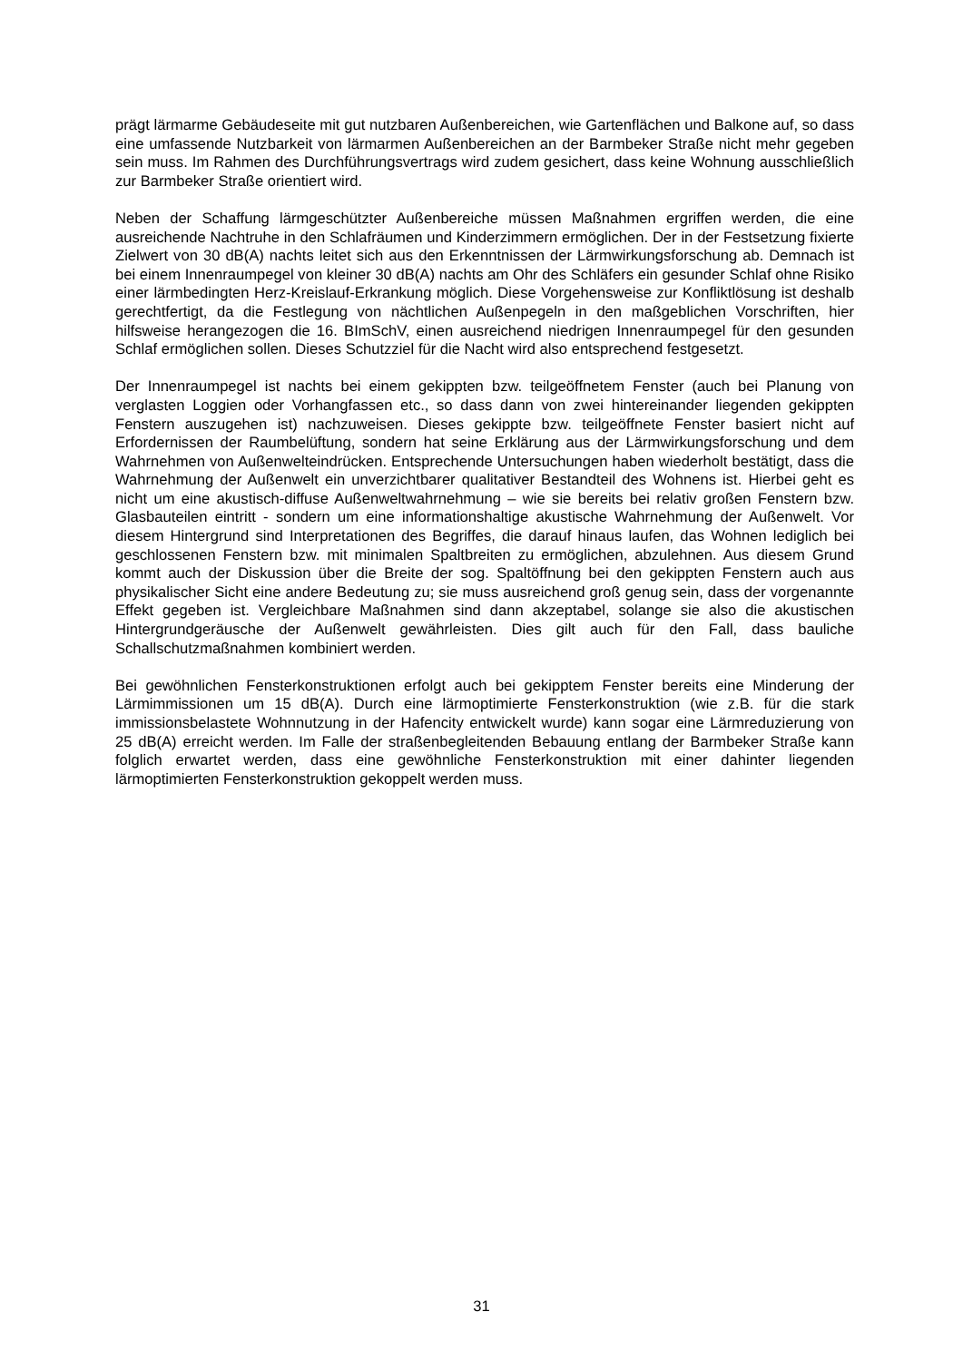prägt lärmarme Gebäudeseite mit gut nutzbaren Außenbereichen, wie Gartenflächen und Balkone auf, so dass eine umfassende Nutzbarkeit von lärmarmen Außenbereichen an der Barmbeker Straße nicht mehr gegeben sein muss. Im Rahmen des Durchführungsvertrags wird zudem gesichert, dass keine Wohnung ausschließlich zur Barmbeker Straße orientiert wird.
Neben der Schaffung lärmgeschützter Außenbereiche müssen Maßnahmen ergriffen werden, die eine ausreichende Nachtruhe in den Schlafräumen und Kinderzimmern ermöglichen. Der in der Festsetzung fixierte Zielwert von 30 dB(A) nachts leitet sich aus den Erkenntnissen der Lärmwirkungsforschung ab. Demnach ist bei einem Innenraumpegel von kleiner 30 dB(A) nachts am Ohr des Schläfers ein gesunder Schlaf ohne Risiko einer lärmbedingten Herz-Kreislauf-Erkrankung möglich. Diese Vorgehensweise zur Konfliktlösung ist deshalb gerechtfertigt, da die Festlegung von nächtlichen Außenpegeln in den maßgeblichen Vorschriften, hier hilfsweise herangezogen die 16. BImSchV, einen ausreichend niedrigen Innenraumpegel für den gesunden Schlaf ermöglichen sollen. Dieses Schutzziel für die Nacht wird also entsprechend festgesetzt.
Der Innenraumpegel ist nachts bei einem gekippten bzw. teilgeöffnetem Fenster (auch bei Planung von verglasten Loggien oder Vorhangfassen etc., so dass dann von zwei hintereinander liegenden gekippten Fenstern auszugehen ist) nachzuweisen. Dieses gekippte bzw. teilgeöffnete Fenster basiert nicht auf Erfordernissen der Raumbelüftung, sondern hat seine Erklärung aus der Lärmwirkungsforschung und dem Wahrnehmen von Außenwelteindrücken. Entsprechende Untersuchungen haben wiederholt bestätigt, dass die Wahrnehmung der Außenwelt ein unverzichtbarer qualitativer Bestandteil des Wohnens ist. Hierbei geht es nicht um eine akustisch-diffuse Außenweltwahrnehmung – wie sie bereits bei relativ großen Fenstern bzw. Glasbauteilen eintritt - sondern um eine informationshaltige akustische Wahrnehmung der Außenwelt. Vor diesem Hintergrund sind Interpretationen des Begriffes, die darauf hinaus laufen, das Wohnen lediglich bei geschlossenen Fenstern bzw. mit minimalen Spaltbreiten zu ermöglichen, abzulehnen. Aus diesem Grund kommt auch der Diskussion über die Breite der sog. Spaltöffnung bei den gekippten Fenstern auch aus physikalischer Sicht eine andere Bedeutung zu; sie muss ausreichend groß genug sein, dass der vorgenannte Effekt gegeben ist. Vergleichbare Maßnahmen sind dann akzeptabel, solange sie also die akustischen Hintergrundgeräusche der Außenwelt gewährleisten. Dies gilt auch für den Fall, dass bauliche Schallschutzmaßnahmen kombiniert werden.
Bei gewöhnlichen Fensterkonstruktionen erfolgt auch bei gekipptem Fenster bereits eine Minderung der Lärmimmissionen um 15 dB(A). Durch eine lärmoptimierte Fensterkonstruktion (wie z.B. für die stark immissionsbelastete Wohnnutzung in der Hafencity entwickelt wurde) kann sogar eine Lärmreduzierung von 25 dB(A) erreicht werden. Im Falle der straßenbegleitenden Bebauung entlang der Barmbeker Straße kann folglich erwartet werden, dass eine gewöhnliche Fensterkonstruktion mit einer dahinter liegenden lärmoptimierten Fensterkonstruktion gekoppelt werden muss.
31